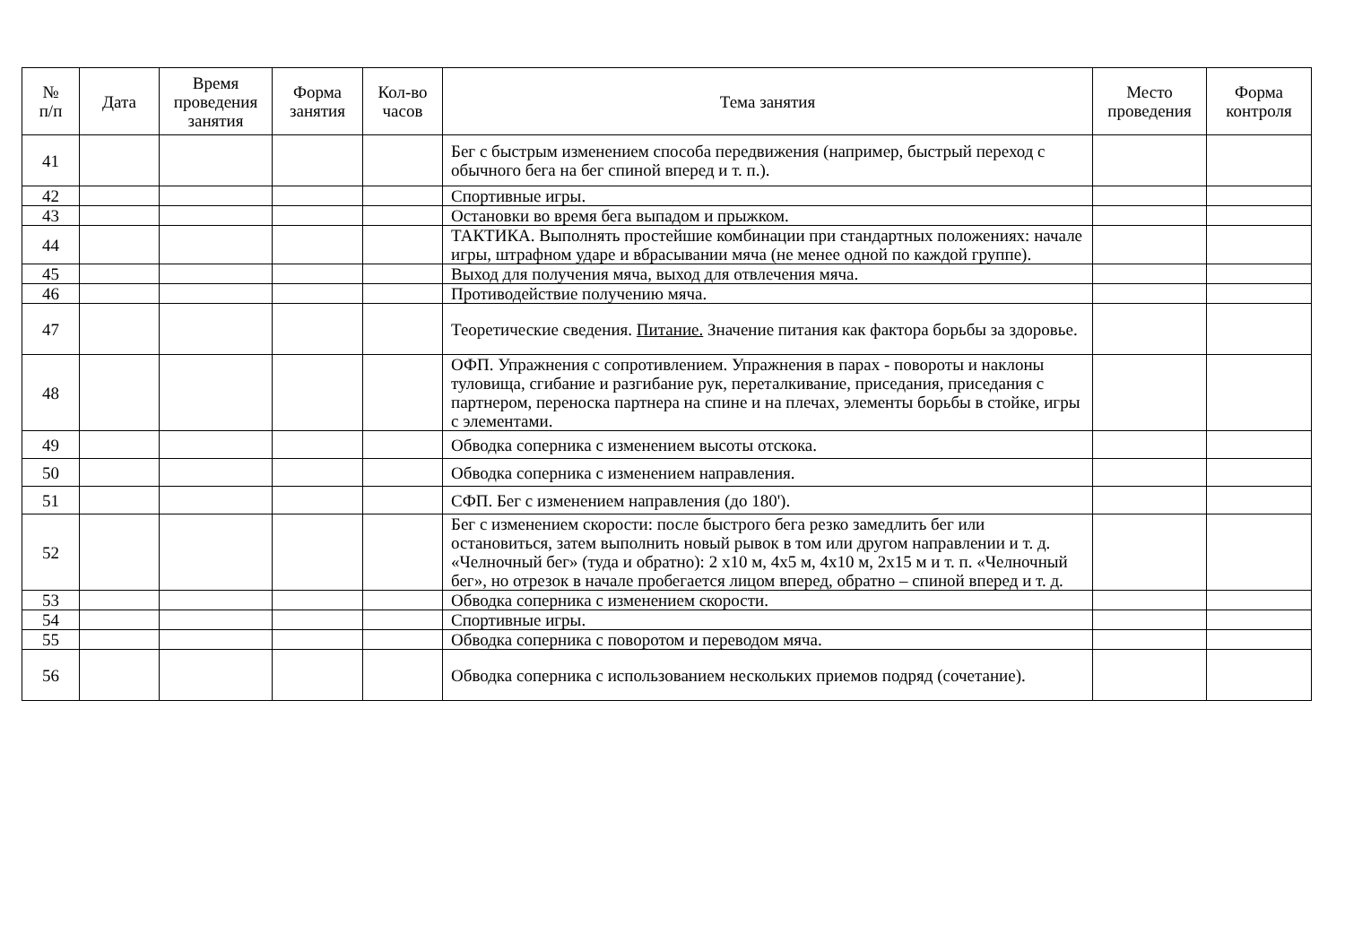| № п/п | Дата | Время проведения занятия | Форма занятия | Кол-во часов | Тема занятия | Место проведения | Форма контроля |
| --- | --- | --- | --- | --- | --- | --- | --- |
| 41 | | | | | Бег с быстрым изменением способа передвижения (например, быстрый переход с обычного бега на бег спиной вперед и т. п.). | | |
| 42 | | | | | Спортивные игры. | | |
| 43 | | | | | Остановки во время бега выпадом и прыжком. | | |
| 44 | | | | | ТАКТИКА. Выполнять простейшие комбинации при стандартных положениях: начале игры, штрафном ударе и вбрасывании мяча (не менее одной по каждой группе). | | |
| 45 | | | | | Выход для получения мяча, выход для отвлечения мяча. | | |
| 46 | | | | | Противодействие получению мяча. | | |
| 47 | | | | | Теоретические сведения. Питание. Значение питания как фактора борьбы за здоровье. | | |
| 48 | | | | | ОФП. Упражнения с сопротивлением. Упражнения в парах - повороты и наклоны туловища, сгибание и разгибание рук, переталкивание, приседания, приседания с партнером, переноска партнера на спине и на плечах, элементы борьбы в стойке, игры с элементами. | | |
| 49 | | | | | Обводка соперника с изменением высоты отскока. | | |
| 50 | | | | | Обводка соперника с изменением направления. | | |
| 51 | | | | | СФП. Бег с изменением направления (до 180'). | | |
| 52 | | | | | Бег с изменением скорости: после быстрого бега резко замедлить бег или остановиться, затем выполнить новый рывок в том или другом направлении и т. д. «Челночный бег» (туда и обратно): 2 х10 м, 4х5 м, 4х10 м, 2х15 м и т. п. «Челночный бег», но отрезок в начале пробегается лицом вперед, обратно – спиной вперед и т. д. | | |
| 53 | | | | | Обводка соперника с изменением скорости. | | |
| 54 | | | | | Спортивные игры. | | |
| 55 | | | | | Обводка соперника с поворотом и переводом мяча. | | |
| 56 | | | | | Обводка соперника с использованием нескольких приемов подряд (сочетание). | | |